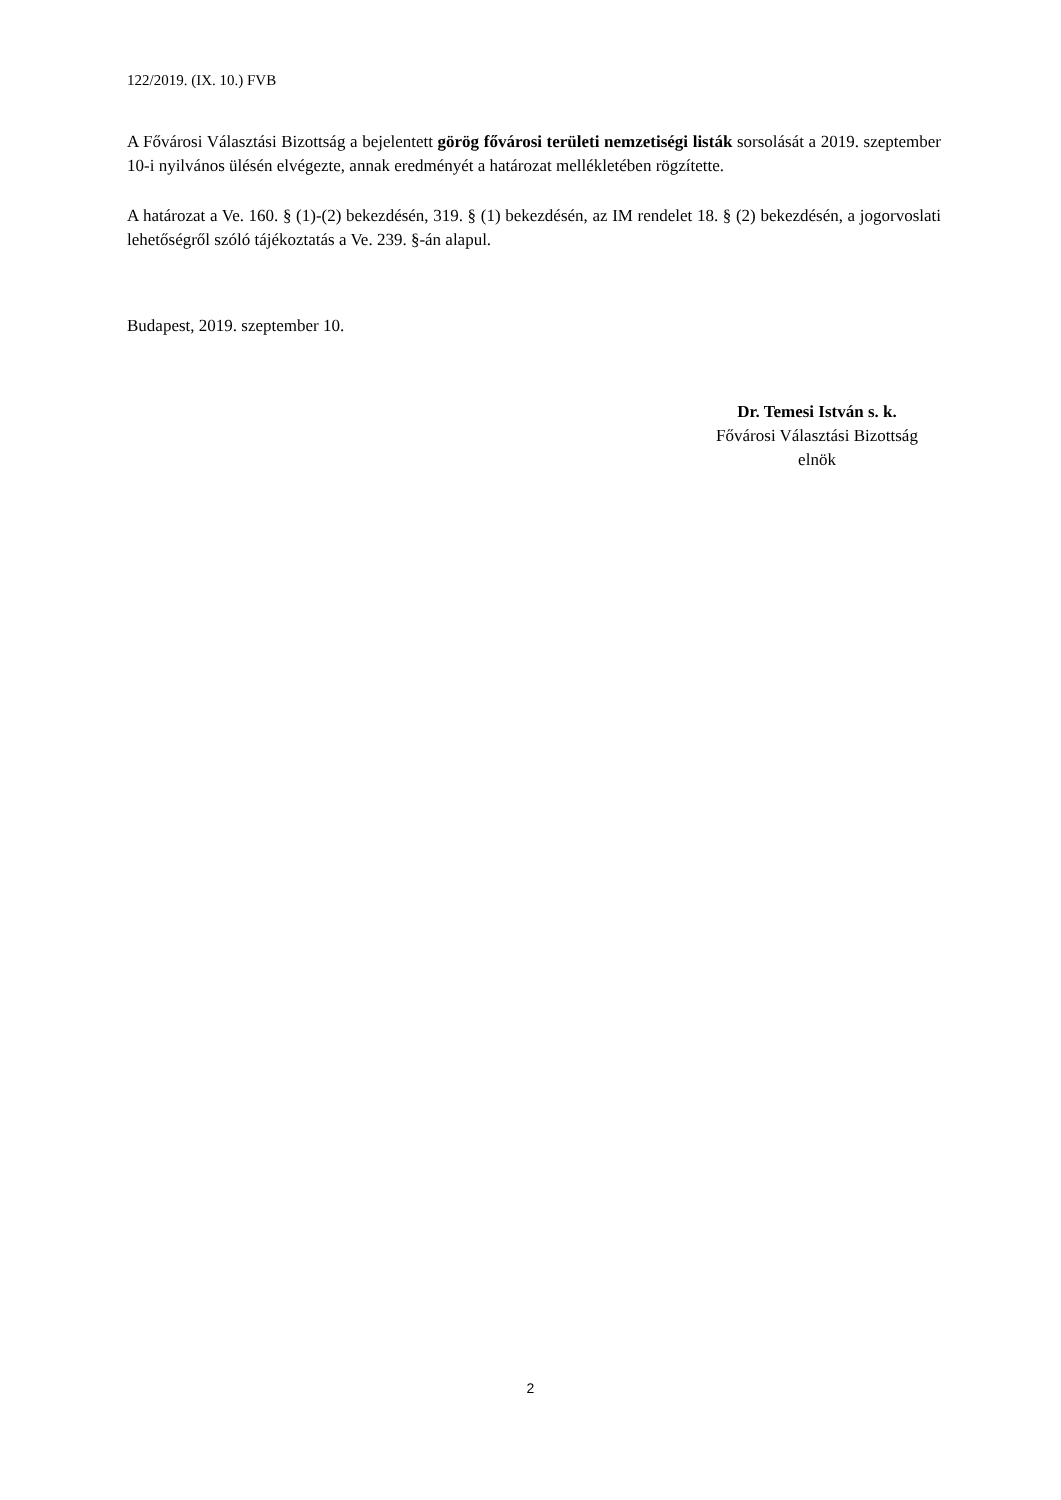122/2019. (IX. 10.) FVB
A Fővárosi Választási Bizottság a bejelentett görög fővárosi területi nemzetiségi listák sorsolását a 2019. szeptember 10-i nyilvános ülésén elvégezte, annak eredményét a határozat mellékletében rögzítette.
A határozat a Ve. 160. § (1)-(2) bekezdésén, 319. § (1) bekezdésén, az IM rendelet 18. § (2) bekezdésén, a jogorvoslati lehetőségről szóló tájékoztatás a Ve. 239. §-án alapul.
Budapest, 2019. szeptember 10.
Dr. Temesi István s. k.
Fővárosi Választási Bizottság
elnök
2